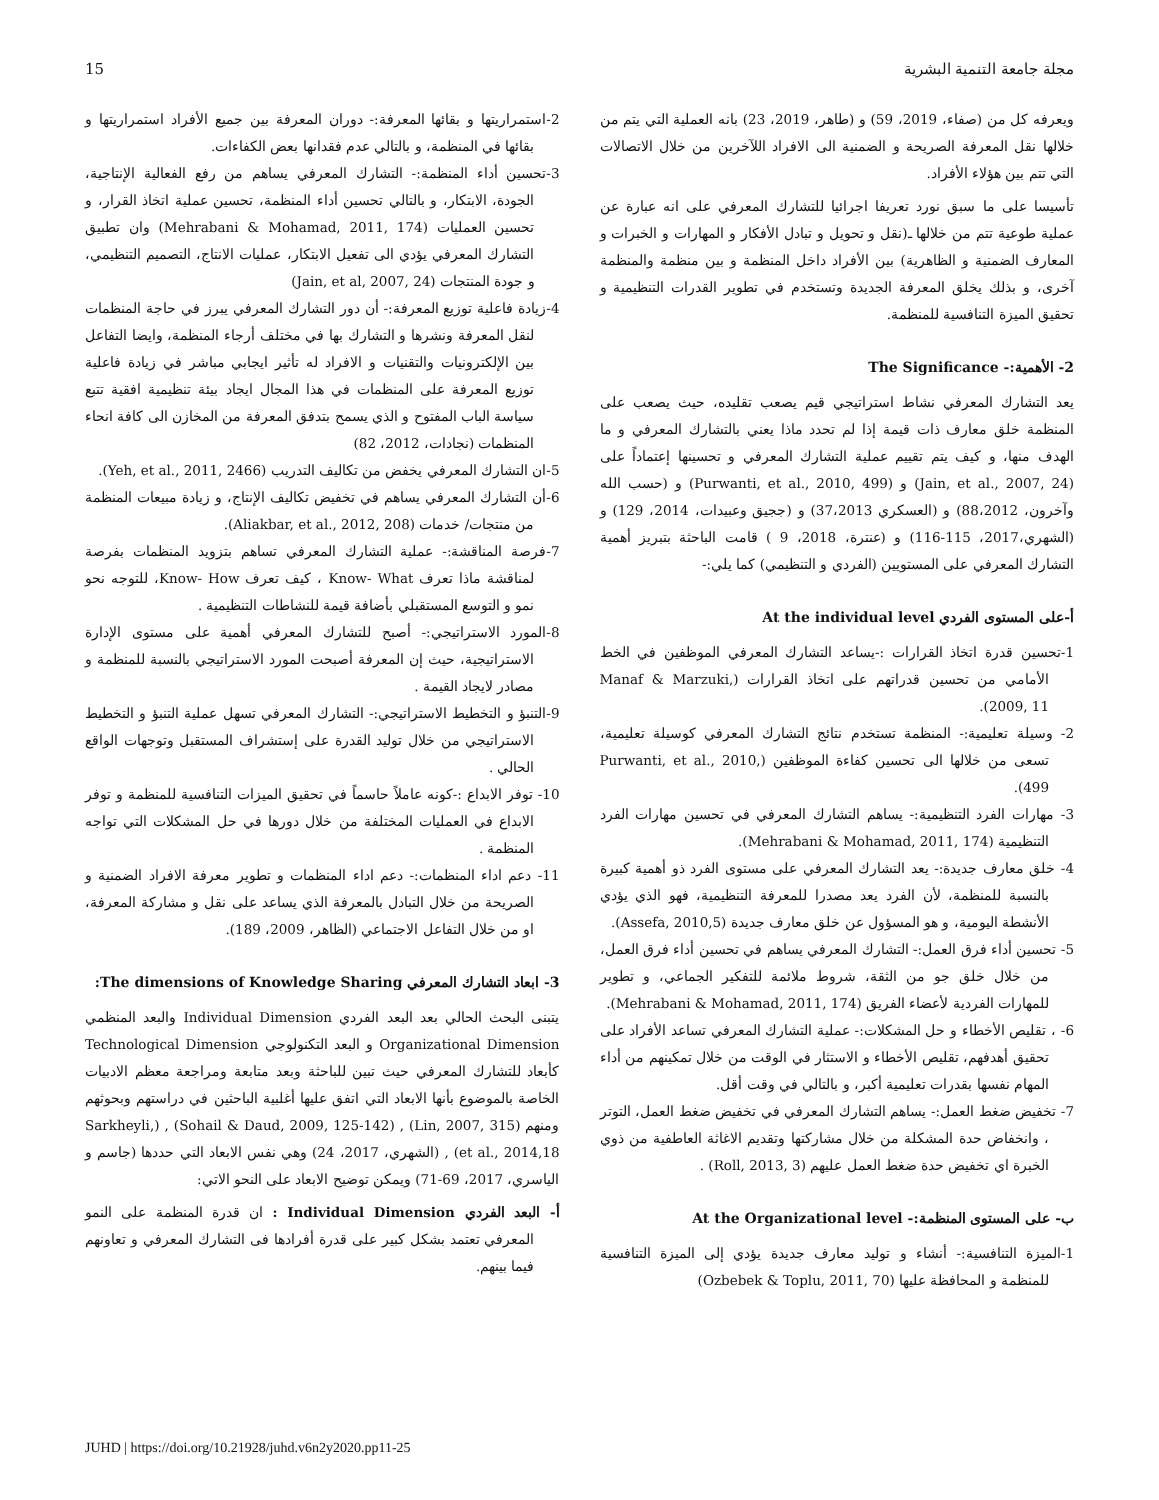مجلة جامعة التنمية البشرية 15
ويعرفه كل من (صفاء، 2019، 59) و (طاهر، 2019، 23) بانه العملية التي يتم من خلالها نقل المعرفة الصريحة و الضمنية الى الافراد اللآخرين من خلال الاتصالات التي تتم بين هؤلاء الأفراد.
تأسيسا على ما سبق نورد تعريفا اجرائيا للتشارك المعرفي على انه عبارة عن عملية طوعية تتم من خلالها ـ(نقل و تحويل و تبادل الأفكار و المهارات و الخبرات و المعارف الضمنية و الظاهرية) بين الأفراد داخل المنظمة و بين منظمة والمنظمة آخرى، و بذلك يخلق المعرفة الجديدة وتستخدم في تطوير القدرات التنظيمية و تحقيق الميزة التنافسية للمنظمة.
2- الأهمية:- The Significance
يعد التشارك المعرفي نشاط استراتيجي قيم يصعب تقليده، حيث يصعب على المنظمة خلق معارف ذات قيمة إذا لم تحدد ماذا يعني بالتشارك المعرفي و ما الهدف منها، و كيف يتم تقييم عملية التشارك المعرفي و تحسينها إعتماداً على (Jain, et al., 2007, 24) و (Purwanti, et al., 2010, 499) و (حسب الله وآخرون، 88،2012) و (العسكري 37،2013) و (ججيق وعبيدات، 2014، 129) و (الشهري،2017، 115-116) و (عنترة، 2018، 9 ) قامت الباحثة بتبريز أهمية التشارك المعرفي على المستويين (الفردي و التنظيمي) كما يلي:-
أ-على المستوى الفردي At the individual level
1-تحسين قدرة اتخاذ القرارات :-يساعد التشارك المعرفي الموظفين في الخط الأمامي من تحسين قدراتهم على اتخاذ القرارات (Manaf & Marzuki, 2009, 11).
2- وسيلة تعليمية:- المنظمة تستخدم نتائج التشارك المعرفي كوسيلة تعليمية، تسعى من خلالها الى تحسين كفاءة الموظفين (Purwanti, et al., 2010, 499).
3- مهارات الفرد التنظيمية:- يساهم التشارك المعرفي في تحسين مهارات الفرد التنظيمية (Mehrabani & Mohamad, 2011, 174).
4- خلق معارف جديدة:- يعد التشارك المعرفي على مستوى الفرد ذو أهمية كبيرة بالنسبة للمنظمة، لأن الفرد يعد مصدرا للمعرفة التنظيمية، فهو الذي يؤدي الأنشطة اليومية، و هو المسؤول عن خلق معارف جديدة (Assefa, 2010,5).
5- تحسين أداء فرق العمل:- التشارك المعرفي يساهم في تحسين أداء فرق العمل، من خلال خلق جو من الثقة، شروط ملائمة للتفكير الجماعي، و تطوير للمهارات الفردية لأعضاء الفريق (Mehrabani & Mohamad, 2011, 174).
6- ، تقليص الأخطاء و حل المشكلات:- عملية التشارك المعرفي تساعد الأفراد على تحقيق أهدفهم، تقليص الأخطاء و الاستثار في الوقت من خلال تمكينهم من أداء المهام نفسها بقدرات تعليمية أكبر، و بالتالي في وقت أقل.
7- تخفيض ضغط العمل:- يساهم التشارك المعرفي في تخفيض ضغط العمل، التوتر ، وانخفاض حدة المشكلة من خلال مشاركتها وتقديم الاغاثة العاطفية من ذوي الخبرة اي تخفيض حدة ضغط العمل عليهم (Roll, 2013, 3) .
ب- على المستوى المنظمة:- At the Organizational level
1-الميزة التنافسية:- أنشاء و توليد معارف جديدة يؤدي إلى الميزة التنافسية للمنظمة و المحافظة عليها (Ozbebek & Toplu, 2011, 70)
2-استمراريتها و بقائها المعرفة:- دوران المعرفة بين جميع الأفراد استمراريتها و بقائها في المنظمة، و بالتالي عدم فقدانها بعض الكفاءات.
3-تحسين أداء المنظمة:- التشارك المعرفي يساهم من رفع الفعالية الإنتاجية، الجودة، الابتكار، و بالتالي تحسين أداء المنظمة، تحسين عملية اتخاذ القرار، و تحسين العمليات (Mehrabani & Mohamad, 2011, 174) وان تطبيق التشارك المعرفي يؤدي الى تفعيل الابتكار، عمليات الانتاج، التصميم التنظيمي، و جودة المنتجات (Jain, et al, 2007, 24)
4-زيادة فاعلية توزيع المعرفة:- أن دور التشارك المعرفي يبرز في حاجة المنظمات لنقل المعرفة ونشرها و التشارك بها في مختلف أرجاء المنظمة، وايضا التفاعل بين الإلكترونيات والتقنيات و الافراد له تأثير ايجابي مباشر في زيادة فاعلية توزيع المعرفة على المنظمات في هذا المجال ايجاد بيئة تنظيمية افقية تتبع سياسة الباب المفتوح و الذي يسمح بتدفق المعرفة من المخازن الى كافة انحاء المنظمات (نجادات، 2012، 82)
5-ان التشارك المعرفي يخفض من تكاليف التدريب (Yeh, et al., 2011, 2466).
6-أن التشارك المعرفي يساهم في تخفيض تكاليف الإنتاج، و زيادة مبيعات المنظمة من منتجات/ خدمات (Aliakbar, et al., 2012, 208).
7-فرصة المناقشة:- عملية التشارك المعرفي تساهم بتزويد المنظمات بفرصة لمناقشة ماذا تعرف Know- What ، كيف تعرف Know- How، للتوجه نحو نمو و التوسع المستقبلي بأضافة قيمة للنشاطات التنظيمية .
8-المورد الاستراتيجي:- أصبح للتشارك المعرفي أهمية على مستوى الإدارة الاستراتيجية، حيث إن المعرفة أصبحت المورد الاستراتيجي بالنسبة للمنظمة و مصادر لايجاد القيمة .
9-التنبؤ و التخطيط الاستراتيجي:- التشارك المعرفي تسهل عملية التنبؤ و التخطيط الاستراتيجي من خلال توليد القدرة على إستشراف المستقبل وتوجهات الواقع الحالي .
10- توفر الابداع :-كونه عاملاً حاسماً في تحقيق الميزات التنافسية للمنظمة و توفر الابداع في العمليات المختلفة من خلال دورها في حل المشكلات التي تواجه المنظمة .
11- دعم اداء المنظمات:- دعم اداء المنظمات و تطوير معرفة الافراد الضمنية و الصريحة من خلال التبادل بالمعرفة الذي يساعد على نقل و مشاركة المعرفة، او من خلال التفاعل الاجتماعي (الظاهر، 2009، 189).
3- ابعاد التشارك المعرفي The dimensions of Knowledge Sharing:
يتبنى البحث الحالي بعد البعد الفردي Individual Dimension والبعد المنظمي Organizational Dimension و البعد التكنولوجي Technological Dimension كأبعاد للتشارك المعرفي حيث تبين للباحثة وبعد متابعة ومراجعة معظم الادبيات الخاصة بالموضوع بأنها الابعاد التي اتفق عليها أغلبية الباحثين في دراستهم وبحوثهم ومنهم (Lin, 2007, 315) , (Sohail & Daud, 2009, 125-142) , (Sarkheyli, et al., 2014,18) , (الشهري، 2017، 24) وهي نفس الابعاد التي حددها (جاسم و الياسري، 2017، 69-71) ويمكن توضيح الابعاد على النحو الاتي:
أ- البعد الفردي Individual Dimension : ان قدرة المنظمة على النمو المعرفي تعتمد بشكل كبير على قدرة أفرادها فى التشارك المعرفي و تعاونهم فيما بينهم.
JUHD | https://doi.org/10.21928/juhd.v6n2y2020.pp11-25